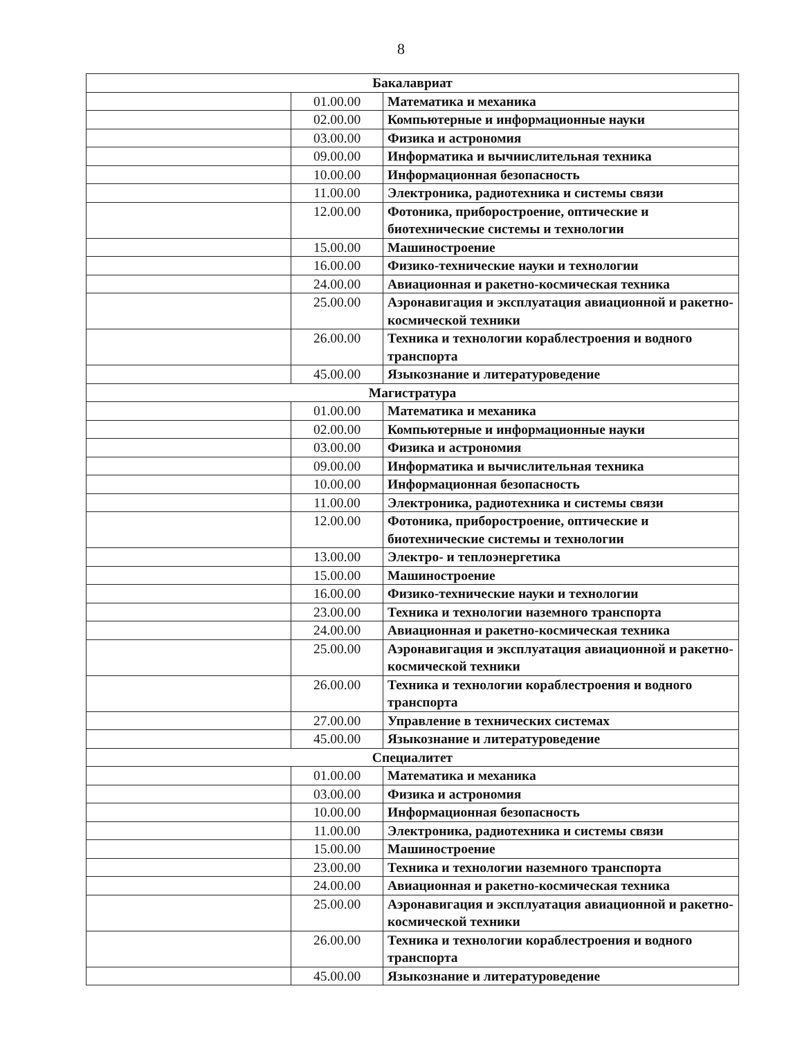8
| Бакалавриат | | |
| | 01.00.00 | Математика и механика |
| | 02.00.00 | Компьютерные и информационные науки |
| | 03.00.00 | Физика и астрономия |
| | 09.00.00 | Информатика и вычиислительная техника |
| | 10.00.00 | Информационная безопасность |
| | 11.00.00 | Электроника, радиотехника и системы связи |
| | 12.00.00 | Фотоника, приборостроение, оптические и биотехнические системы и технологии |
| | 15.00.00 | Машиностроение |
| | 16.00.00 | Физико-технические науки и технологии |
| | 24.00.00 | Авиационная и ракетно-космическая техника |
| | 25.00.00 | Аэронавигация и эксплуатация авиационной и ракетно-космической техники |
| | 26.00.00 | Техника и технологии кораблестроения и водного транспорта |
| | 45.00.00 | Языкознание и литературоведение |
| Магистратура | | |
| | 01.00.00 | Математика и механика |
| | 02.00.00 | Компьютерные и информационные науки |
| | 03.00.00 | Физика и астрономия |
| | 09.00.00 | Информатика и вычислительная техника |
| | 10.00.00 | Информационная безопасность |
| | 11.00.00 | Электроника, радиотехника и системы связи |
| | 12.00.00 | Фотоника, приборостроение, оптические и биотехнические системы и технологии |
| | 13.00.00 | Электро- и теплоэнергетика |
| | 15.00.00 | Машиностроение |
| | 16.00.00 | Физико-технические науки и технологии |
| | 23.00.00 | Техника и технологии наземного транспорта |
| | 24.00.00 | Авиационная и ракетно-космическая техника |
| | 25.00.00 | Аэронавигация и эксплуатация авиационной и ракетно-космической техники |
| | 26.00.00 | Техника и технологии кораблестроения и водного транспорта |
| | 27.00.00 | Управление в технических системах |
| | 45.00.00 | Языкознание и литературоведение |
| Специалитет | | |
| | 01.00.00 | Математика и механика |
| | 03.00.00 | Физика и астрономия |
| | 10.00.00 | Информационная безопасность |
| | 11.00.00 | Электроника, радиотехника и системы связи |
| | 15.00.00 | Машиностроение |
| | 23.00.00 | Техника и технологии наземного транспорта |
| | 24.00.00 | Авиационная и ракетно-космическая техника |
| | 25.00.00 | Аэронавигация и эксплуатация авиационной и ракетно-космической техники |
| | 26.00.00 | Техника и технологии кораблестроения и водного транспорта |
| | 45.00.00 | Языкознание и литературоведение |